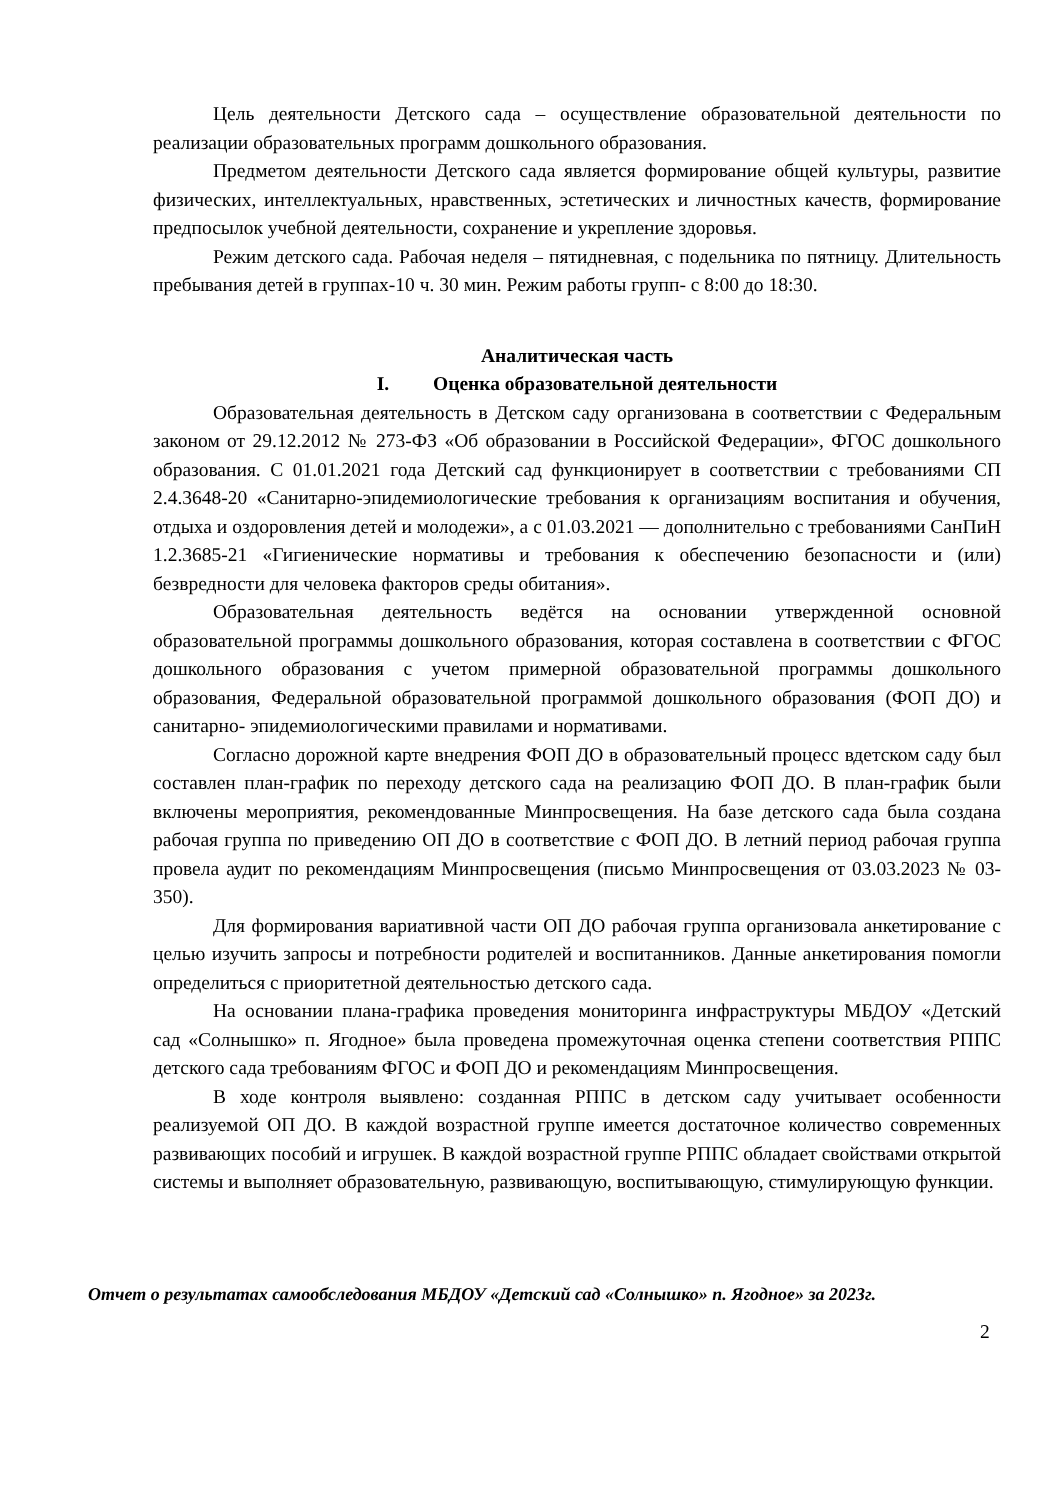Цель деятельности Детского сада – осуществление образовательной деятельности по реализации образовательных программ дошкольного образования.
Предметом деятельности Детского сада является формирование общей культуры, развитие физических, интеллектуальных, нравственных, эстетических и личностных качеств, формирование предпосылок учебной деятельности, сохранение и укрепление здоровья.
Режим детского сада. Рабочая неделя – пятидневная, с подельника по пятницу. Длительность пребывания детей в группах-10 ч. 30 мин. Режим работы групп- с 8:00 до 18:30.
Аналитическая часть
I. Оценка образовательной деятельности
Образовательная деятельность в Детском саду организована в соответствии с Федеральным законом от 29.12.2012 № 273-ФЗ «Об образовании в Российской Федерации», ФГОС дошкольного образования. С 01.01.2021 года Детский сад функционирует в соответствии с требованиями СП 2.4.3648-20 «Санитарно-эпидемиологические требования к организациям воспитания и обучения, отдыха и оздоровления детей и молодежи», а с 01.03.2021 — дополнительно с требованиями СанПиН 1.2.3685-21 «Гигиенические нормативы и требования к обеспечению безопасности и (или) безвредности для человека факторов среды обитания».
Образовательная деятельность ведётся на основании утвержденной основной образовательной программы дошкольного образования, которая составлена в соответствии с ФГОС дошкольного образования с учетом примерной образовательной программы дошкольного образования, Федеральной образовательной программой дошкольного образования (ФОП ДО) и санитарно- эпидемиологическими правилами и нормативами.
Согласно дорожной карте внедрения ФОП ДО в образовательный процесс вдетском саду был составлен план-график по переходу детского сада на реализацию ФОП ДО. В план-график были включены мероприятия, рекомендованные Минпросвещения. На базе детского сада была создана рабочая группа по приведению ОП ДО в соответствие с ФОП ДО. В летний период рабочая группа провела аудит по рекомендациям Минпросвещения (письмо Минпросвещения от 03.03.2023 № 03-350).
Для формирования вариативной части ОП ДО рабочая группа организовала анкетирование с целью изучить запросы и потребности родителей и воспитанников. Данные анкетирования помогли определиться с приоритетной деятельностью детского сада.
На основании плана-графика проведения мониторинга инфраструктуры МБДОУ «Детский сад «Солнышко» п. Ягодное» была проведена промежуточная оценка степени соответствия РППС детского сада требованиям ФГОС и ФОП ДО и рекомендациям Минпросвещения.
В ходе контроля выявлено: созданная РППС в детском саду учитывает особенности реализуемой ОП ДО. В каждой возрастной группе имеется достаточное количество современных развивающих пособий и игрушек. В каждой возрастной группе РППС обладает свойствами открытой системы и выполняет образовательную, развивающую, воспитывающую, стимулирующую функции.
Отчет о результатах самообследования МБДОУ «Детский сад «Солнышко» п. Ягодное» за 2023г.
2